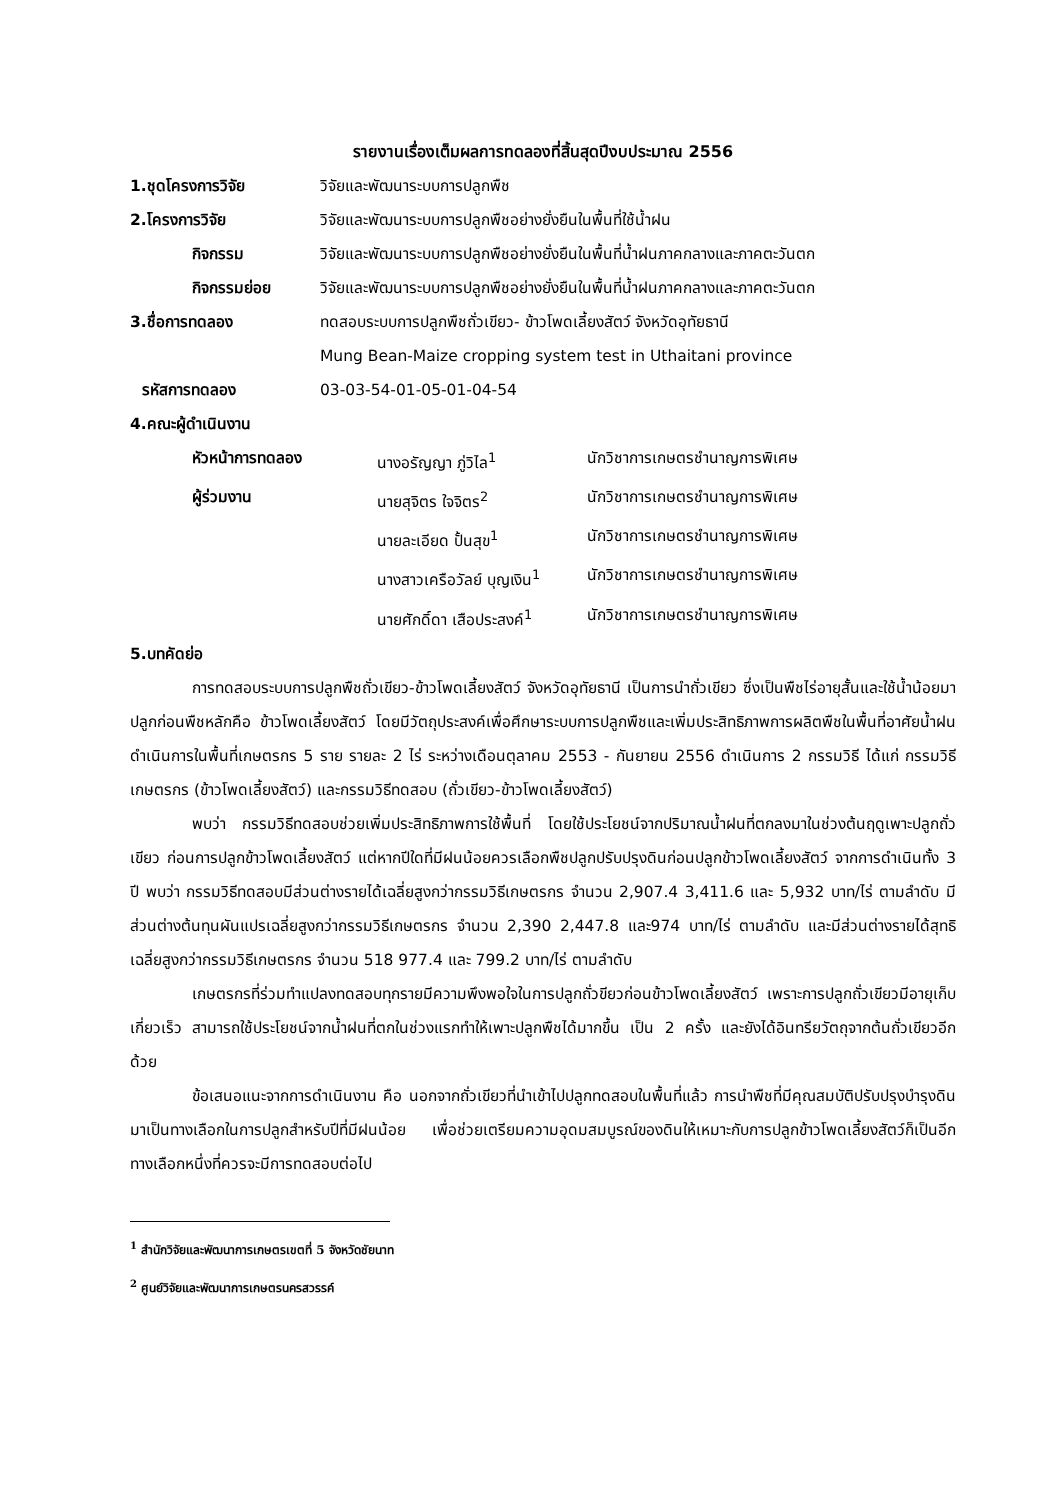รายงานเรื่องเต็มผลการทดลองที่สิ้นสุดปีงบประมาณ 2556
1.ชุดโครงการวิจัย วิจัยและพัฒนาระบบการปลูกพืช
2.โครงการวิจัย วิจัยและพัฒนาระบบการปลูกพืชอย่างยั่งยืนในพื้นที่ใช้น้ำฝน
กิจกรรม วิจัยและพัฒนาระบบการปลูกพืชอย่างยั่งยืนในพื้นที่น้ำฝนภาคกลางและภาคตะวันตก
กิจกรรมย่อย วิจัยและพัฒนาระบบการปลูกพืชอย่างยั่งยืนในพื้นที่น้ำฝนภาคกลางและภาคตะวันตก
3.ชื่อการทดลอง ทดสอบระบบการปลูกพืชถั่วเขียว- ข้าวโพดเลี้ยงสัตว์ จังหวัดอุทัยธานี
Mung Bean-Maize cropping system test in Uthaitani province
รหัสการทดลอง 03-03-54-01-05-01-04-54
4.คณะผู้ดำเนินงาน
หัวหน้าการทดลอง นางอรัญญา ภู่วิไล<sup>1</sup> นักวิชาการเกษตรชำนาญการพิเศษ
ผู้ร่วมงาน นายสุจิตร ใจจิตร<sup>2</sup> นักวิชาการเกษตรชำนาญการพิเศษ
นายละเอียด ปั้นสุข<sup>1</sup> นักวิชาการเกษตรชำนาญการพิเศษ
นางสาวเครือวัลย์ บุญเงิน<sup>1</sup>
นักวิชาการเกษตรชำนาญการพิเศษ
นายศักดิ์ดา เสือประสงค์<sup>1</sup>
นักวิชาการเกษตรชำนาญการพิเศษ
5.บทคัดย่อ
การทดสอบระบบการปลูกพืชถั่วเขียว-ข้าวโพดเลี้ยงสัตว์ จังหวัดอุทัยธานี เป็นการนำถั่วเขียว ซึ่งเป็นพืชไร่อายุสั้นและใช้น้ำน้อยมาปลูกก่อนพืชหลักคือ ข้าวโพดเลี้ยงสัตว์ โดยมีวัตถุประสงค์เพื่อศึกษาระบบการปลูกพืชและเพิ่มประสิทธิภาพการผลิตพืชในพื้นที่อาศัยน้ำฝน ดำเนินการในพื้นที่เกษตรกร 5 ราย รายละ 2 ไร่ ระหว่างเดือนตุลาคม 2553 - กันยายน 2556 ดำเนินการ 2 กรรมวิธี ได้แก่ กรรมวิธีเกษตรกร (ข้าวโพดเลี้ยงสัตว์) และกรรมวิธีทดสอบ (ถั่วเขียว-ข้าวโพดเลี้ยงสัตว์)
พบว่า กรรมวิธีทดสอบช่วยเพิ่มประสิทธิภาพการใช้พื้นที่ โดยใช้ประโยชน์จากปริมาณน้ำฝนที่ตกลงมาในช่วงต้นฤดูเพาะปลูกถั่วเขียว ก่อนการปลูกข้าวโพดเลี้ยงสัตว์ แต่หากปีใดที่มีฝนน้อยควรเลือกพืชปลูกปรับปรุงดินก่อนปลูกข้าวโพดเลี้ยงสัตว์ จากการดำเนินทั้ง 3 ปี พบว่า กรรมวิธีทดสอบมีส่วนต่างรายได้เฉลี่ยสูงกว่ากรรมวิธีเกษตรกร จำนวน 2,907.4 3,411.6 และ 5,932 บาท/ไร่ ตามลำดับ มีส่วนต่างต้นทุนผันแปรเฉลี่ยสูงกว่ากรรมวิธีเกษตรกร จำนวน 2,390 2,447.8 และ974 บาท/ไร่ ตามลำดับ และมีส่วนต่างรายได้สุทธิเฉลี่ยสูงกว่ากรรมวิธีเกษตรกร จำนวน 518 977.4 และ 799.2 บาท/ไร่ ตามลำดับ
เกษตรกรที่ร่วมทำแปลงทดสอบทุกรายมีความพึงพอใจในการปลูกถั่วขียวก่อนข้าวโพดเลี้ยงสัตว์ เพราะการปลูกถั่วเขียวมีอายุเก็บเกี่ยวเร็ว สามารถใช้ประโยชน์จากน้ำฝนที่ตกในช่วงแรกทำให้เพาะปลูกพืชได้มากขึ้น เป็น 2 ครั้ง และยังได้อินทรียวัตถุจากต้นถั่วเขียวอีกด้วย
ข้อเสนอแนะจากการดำเนินงาน คือ นอกจากถั่วเขียวที่นำเข้าไปปลูกทดสอบในพื้นที่แล้ว การนำพืชที่มีคุณสมบัติปรับปรุงบำรุงดินมาเป็นทางเลือกในการปลูกสำหรับปีที่มีฝนน้อย เพื่อช่วยเตรียมความอุดมสมบูรณ์ของดินให้เหมาะกับการปลูกข้าวโพดเลี้ยงสัตว์ก็เป็นอีกทางเลือกหนึ่งที่ควรจะมีการทดสอบต่อไป
<sup>1</sup> สำนักวิจัยและพัฒนาการเกษตรเขตที่ 5 จังหวัดชัยนาท
<sup>2</sup> ศูนย์วิจัยและพัฒนาการเกษตรนครสวรรค์